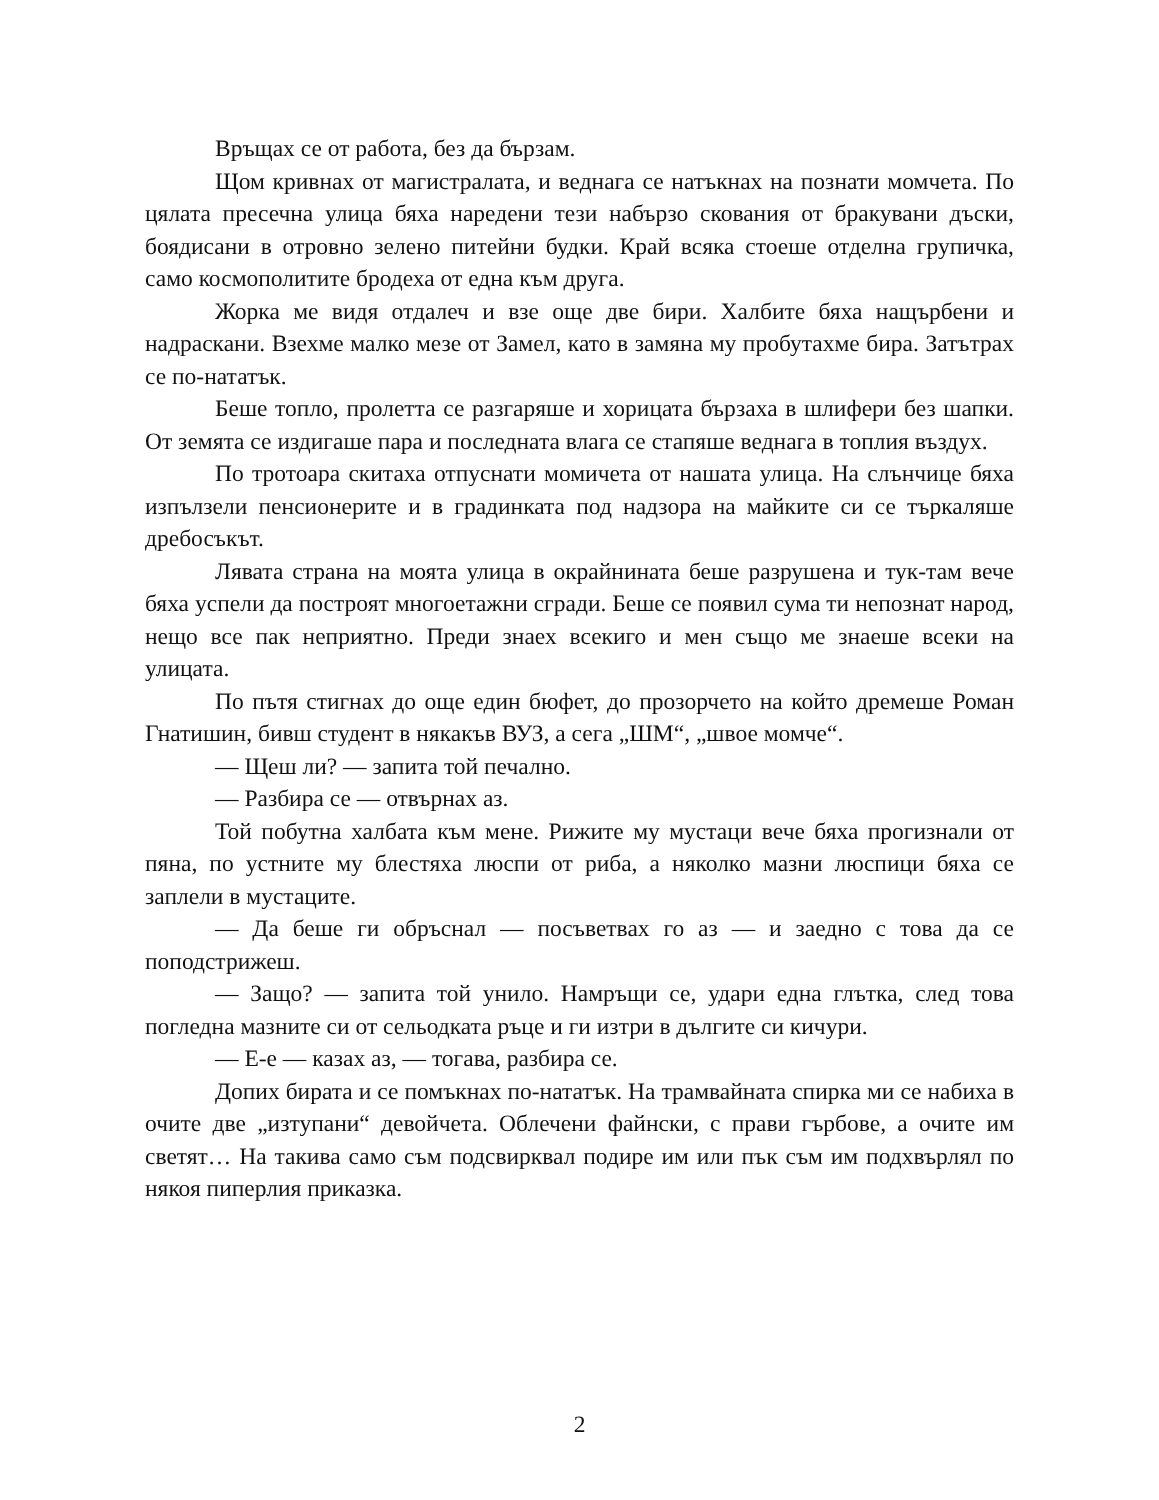Връщах се от работа, без да бързам.
Щом кривнах от магистралата, и веднага се натъкнах на познати момчета. По цялата пресечна улица бяха наредени тези набързо скования от бракувани дъски, боядисани в отровно зелено питейни будки. Край всяка стоеше отделна групичка, само космополитите бродеха от една към друга.
Жорка ме видя отдалеч и взе още две бири. Халбите бяха нащърбени и надраскани. Взехме малко мезе от Замел, като в замяна му пробутахме бира. Затътрах се по-нататък.
Беше топло, пролетта се разгаряше и хорицата бързаха в шлифери без шапки. От земята се издигаше пара и последната влага се стапяше веднага в топлия въздух.
По тротоара скитаха отпуснати момичета от нашата улица. На слънчице бяха изпълзели пенсионерите и в градинката под надзора на майките си се търкаляше дребосъкът.
Лявата страна на моята улица в окрайнината беше разрушена и тук-там вече бяха успели да построят многоетажни сгради. Беше се появил сума ти непознат народ, нещо все пак неприятно. Преди знаех всекиго и мен също ме знаеше всеки на улицата.
По пътя стигнах до още един бюфет, до прозорчето на който дремеше Роман Гнатишин, бивш студент в някакъв ВУЗ, а сега „ШМ“, „швое момче“.
— Щеш ли? — запита той печално.
— Разбира се — отвърнах аз.
Той побутна халбата към мене. Рижите му мустаци вече бяха прогизнали от пяна, по устните му блестяха люспи от риба, а няколко мазни люспици бяха се заплели в мустаците.
— Да беше ги обръснал — посъветвах го аз — и заедно с това да се поподстрижеш.
— Защо? — запита той унило. Намръщи се, удари една глътка, след това погледна мазните си от сельодката ръце и ги изтри в дългите си кичури.
— Е-е — казах аз, — тогава, разбира се.
Допих бирата и се помъкнах по-нататък. На трамвайната спирка ми се набиха в очите две „изтупани“ девойчета. Облечени файнски, с прави гърбове, а очите им светят… На такива само съм подсвирквал подире им или пък съм им подхвърлял по някоя пиперлия приказка.
2